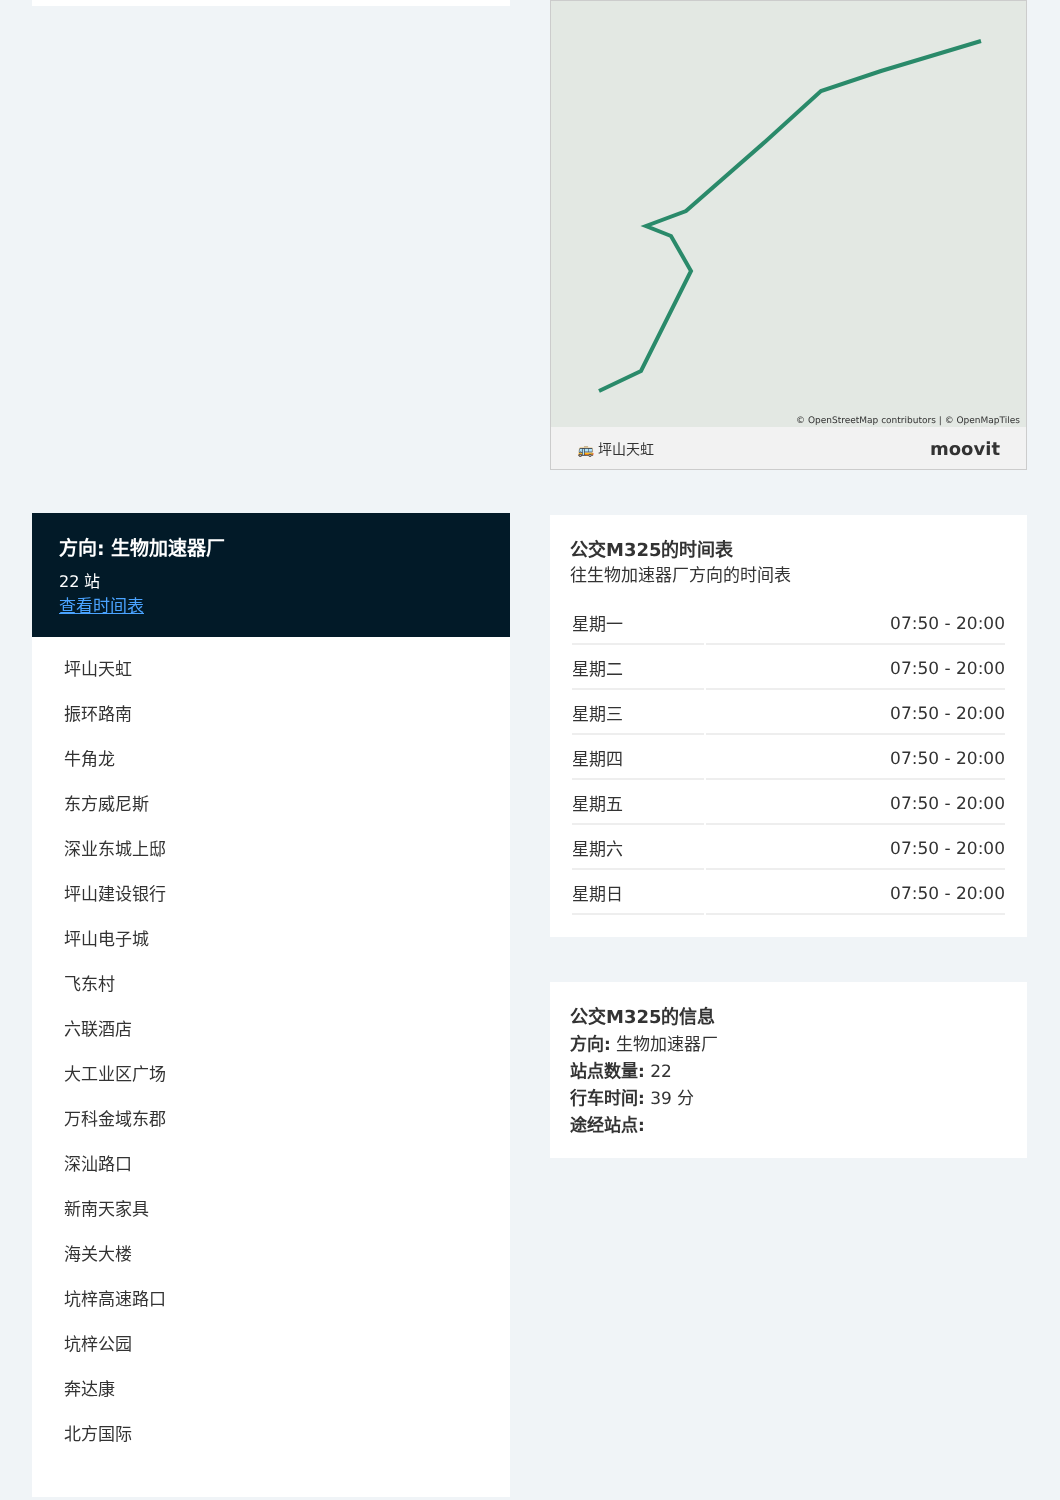方向: 生物加速器厂
22 站
查看时间表
坪山天虹
振环路南
牛角龙
东方威尼斯
深业东城上邸
坪山建设银行
坪山电子城
飞东村
六联酒店
大工业区广场
万科金域东郡
深汕路口
新南天家具
海关大楼
坑梓高速路口
坑梓公园
奔达康
北方国际
© OpenStreetMap contributors | © OpenMapTiles
🚌 坪山天虹 moovit
公交M325的时间表
往生物加速器厂方向的时间表
| 星期一 | 07:50 - 20:00 |
| 星期二 | 07:50 - 20:00 |
| 星期三 | 07:50 - 20:00 |
| 星期四 | 07:50 - 20:00 |
| 星期五 | 07:50 - 20:00 |
| 星期六 | 07:50 - 20:00 |
| 星期日 | 07:50 - 20:00 |
公交M325的信息
方向: 生物加速器厂
站点数量: 22
行车时间: 39 分
途经站点: